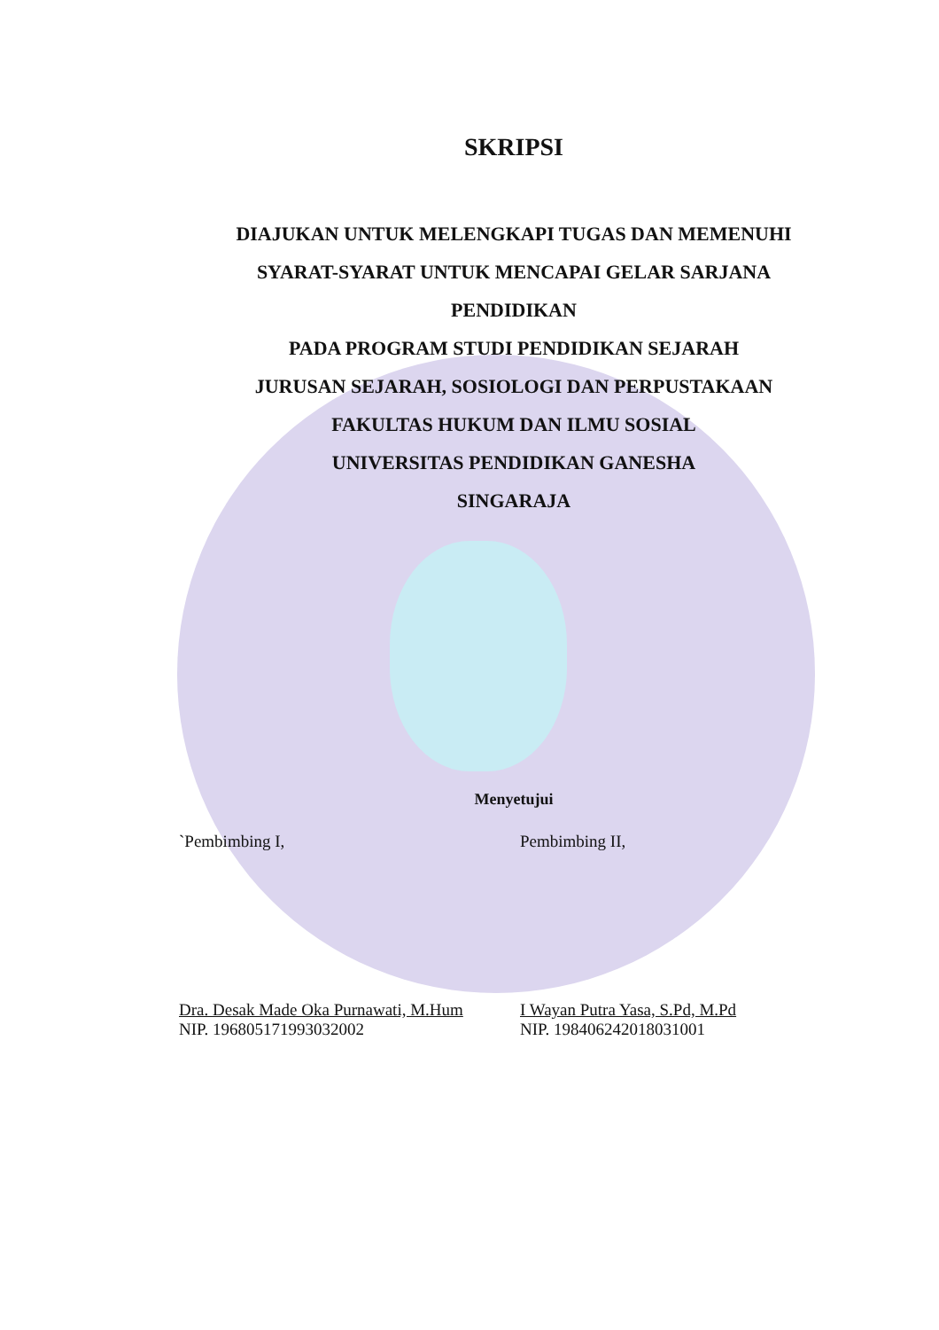SKRIPSI
DIAJUKAN UNTUK MELENGKAPI TUGAS DAN MEMENUHI
SYARAT-SYARAT UNTUK MENCAPAI GELAR SARJANA
PENDIDIKAN
PADA PROGRAM STUDI PENDIDIKAN SEJARAH
JURUSAN SEJARAH, SOSIOLOGI DAN PERPUSTAKAAN
FAKULTAS HUKUM DAN ILMU SOSIAL
UNIVERSITAS PENDIDIKAN GANESHA
SINGARAJA
Menyetujui
`Pembimbing I,
Dra. Desak Made Oka Purnawati, M.Hum
NIP. 196805171993032002
Pembimbing II,
I Wayan Putra Yasa, S.Pd, M.Pd
NIP. 198406242018031001